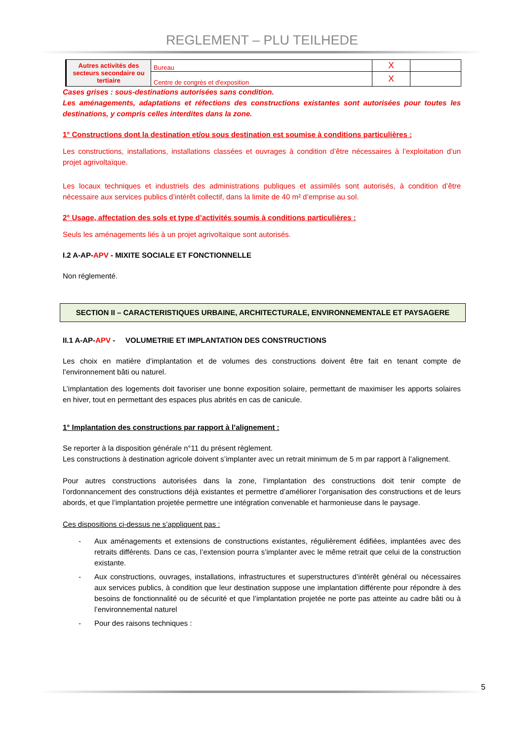REGLEMENT – PLU TEILHEDE
| Autres activités des secteurs secondaire ou tertiaire | Bureau | X | |
| | Centre de congrès et d'exposition | X | |
Cases grises : sous-destinations autorisées sans condition.
Les aménagements, adaptations et réfections des constructions existantes sont autorisées pour toutes les destinations, y compris celles interdites dans la zone.
1° Constructions dont la destination et/ou sous destination est soumise à conditions particulières :
Les constructions, installations, installations classées et ouvrages à condition d’être nécessaires à l’exploitation d’un projet agrivoltaïque.
Les locaux techniques et industriels des administrations publiques et assimilés sont autorisés, à condition d’être nécessaire aux services publics d’intérêt collectif, dans la limite de 40 m² d’emprise au sol.
2° Usage, affectation des sols et type d’activités soumis à conditions particulières :
Seuls les aménagements liés à un projet agrivoltaïque sont autorisés.
I.2 A-AP-APV - MIXITE SOCIALE ET FONCTIONNELLE
Non réglementé.
SECTION II – CARACTERISTIQUES URBAINE, ARCHITECTURALE, ENVIRONNEMENTALE ET PAYSAGERE
II.1 A-AP-APV - VOLUMETRIE ET IMPLANTATION DES CONSTRUCTIONS
Les choix en matière d’implantation et de volumes des constructions doivent être fait en tenant compte de l’environnement bâti ou naturel.
L’implantation des logements doit favoriser une bonne exposition solaire, permettant de maximiser les apports solaires en hiver, tout en permettant des espaces plus abrités en cas de canicule.
1° Implantation des constructions par rapport à l’alignement :
Se reporter à la disposition générale n°11 du présent règlement.
Les constructions à destination agricole doivent s’implanter avec un retrait minimum de 5 m par rapport à l’alignement.
Pour autres constructions autorisées dans la zone, l’implantation des constructions doit tenir compte de l’ordonnancement des constructions déjà existantes et permettre d’améliorer l’organisation des constructions et de leurs abords, et que l’implantation projetée permettre une intégration convenable et harmonieuse dans le paysage.
Ces dispositions ci-dessus ne s’appliquent pas :
- Aux aménagements et extensions de constructions existantes, régulièrement édifiées, implantées avec des retraits différents. Dans ce cas, l’extension pourra s’implanter avec le même retrait que celui de la construction existante.
- Aux constructions, ouvrages, installations, infrastructures et superstructures d’intérêt général ou nécessaires aux services publics, à condition que leur destination suppose une implantation différente pour répondre à des besoins de fonctionnalité ou de sécurité et que l’implantation projetée ne porte pas atteinte au cadre bâti ou à l’environnemental naturel
- Pour des raisons techniques :
5